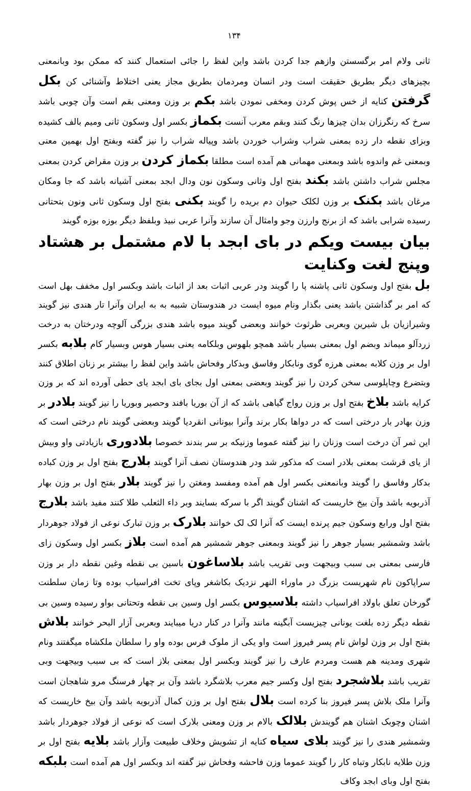۱۳۴
ثانی ولام امر برگسستن وازهم جدا کردن باشد واین لفظ را جائی استعمال کنند که ممکن بود وبانمعنی بچیزهای دیگر بطریق حقیقت است ودر انسان ومردمان بطریق مجاز یعنی اختلاط وآشنائی کن بکل گرفتن کنایه از خس پوش کردن ومخفی نمودن باشد بکم بر وزن ومعنی بقم است وآن چوبی باشد سرخ که رنگرزان بدان چیزها رنگ کنند وبقم معرب آنست بکماز بکسر اول وسکون ثانی ومیم بالف کشیده وبزای نقطه دار زده بمعنی شراب وشراب خوردن باشد وپیاله شراب را نیز گفته وبفتح اول بهمین معنی وبمعنی غم واندوه باشد وبمعنی مهمانی هم آمده است مطلقا بکماز کردن بر وزن مقراض کردن بمعنی مجلس شراب داشتن باشد بکند بفتح اول وثانی وسکون نون ودال ابجد بمعنی آشیانه باشد که جا ومکان مرغان باشد بکنک بر وزن لکلک حیوان دم بریده را گویند بکنی بفتح اول وسکون ثانی ونون بتحتانی رسیده شرابی باشد که از برنج وارزن وجو وامثال آن سازند وآنرا عربی نبیذ وبلفظ دیگر بوزه بوزه گویند
بیان بیست ویکم در بای ابجد با لام مشتمل بر هشتاد وپنج لغت وکنایت
بل بفتح اول وسکون ثانی پاشنه پا را گویند ودر عربی اثبات بعد از اثبات باشد وبکسر اول مخفف بهل است که امر بر گذاشتن باشد یعنی بگذار ونام میوه ایست در هندوستان شبیه به به ایران وآنرا تار هندی نیز گویند وشیرازیان بل شیرین وبعربی ظرثوث خوانند وبعضی گویند میوه باشد هندی بزرگی آلوچه ودرختان به درخت زردآلو میماند وبضم اول بمعنی بسیار باشد همچو بلهوس وبلکامه یعنی بسیار هوس وبسیار کام بلابه بکسر اول بر وزن کلابه بمعنی هرزه گوی ونابکار وفاسق وبدکار وفحاش باشد واین لفظ را بیشتر بر زنان اطلاق کنند وبتضرع وچاپلوسی سخن کردن را نیز گویند وبعضی بمعنی اول بجای بای ابجد یای حطی آورده اند که بر وزن کرایه باشد بلاخ بفتح اول بر وزن رواج گیاهی باشد که از آن بوریا بافند وحصیر وبوریا را نیز گویند بلادر بر وزن بهادر بار درختی است که در دواها بکار برند وآنرا بیونانی انقردیا گویند وبعضی گویند نام درختی است که این ثمر آن درخت است وزنان را نیز گفته عموما وزنیکه بر سر بندند خصوصا بلادوری بازیادتی واو وبیش از یای قرشت بمعنی بلادر است که مذکور شد ودر هندوستان نصف آنرا گویند بلارج بفتح اول بر وزن کباده بدکار وفاسق را گویند وبانمعنی بکسر اول هم آمده ومفسد ومغتن را نیز گویند بلار بفتح اول بر وزن بهار آذربویه باشد وآن بیخ خاریست که اشنان گویند اگر با سرکه بسایند وبر داء الثعلب طلا کنند مفید باشد بلارج بفتح اول ورابع وسکون جیم پرنده ایست که آنرا لک لک خوانند بلارک بر وزن تبارک نوعی از فولاد جوهردار باشد وشمشیر بسیار جوهر را نیز گویند وبمعنی جوهر شمشیر هم آمده است بلاز بکسر اول وسکون زای فارسی بمعنی بی سبب وبیجهت وبی تقریب باشد بلاساغون باسین بی نقطه وغین نقطه دار بر وزن سراپاکون نام شهریست بزرگ در ماوراء النهر نزدیک بکاشغر وپای تخت افراسیاب بوده وتا زمان سلطنت گورخان تعلق باولاد افراسیاب داشته بلاسیوس بکسر اول وسین بی نقطه وتحتانی بواو رسیده وسین بی نقطه دیگر زده بلغت یونانی چیزیست آبگینه مانند وآنرا در کنار دریا میبایند وبعربی آزار البحر خوانند بلاش بفتح اول بر وزن لواش نام پسر فیروز است واو یکی از ملوک فرس بوده واو را سلطان ملکشاه میگفتند ونام شهری ومدینه هم هست ومردم عارف را نیز گویند وبکسر اول بمعنی بلاز است که بی سبب وبیجهت وبی تقریب باشد بلاشجرد بفتح اول وکسر جیم معرب بلاشگرد باشد وآن بر چهار فرسنگ مرو شاهجان است وآنرا ملک بلاش پسر فیروز بنا کرده است بلال بفتح اول بر وزن کمال آذربویه باشد وآن بیخ خاریست که اشنان وچوبک اشنان هم گویندش بلالک بالام بر وزن ومعنی بلارک است که نوعی از فولاد جوهردار باشد وشمشیر هندی را نیز گویند بلای سیاه کنایه از تشویش وخلاف طبیعت وآزار باشد بلایه بفتح اول بر وزن طلایه نابکار وتباه کار را گویند عموما وزن فاحشه وفحاش نیز گفته اند وبکسر اول هم آمده است بلبکه بفتح اول وبای ابجد وکاف